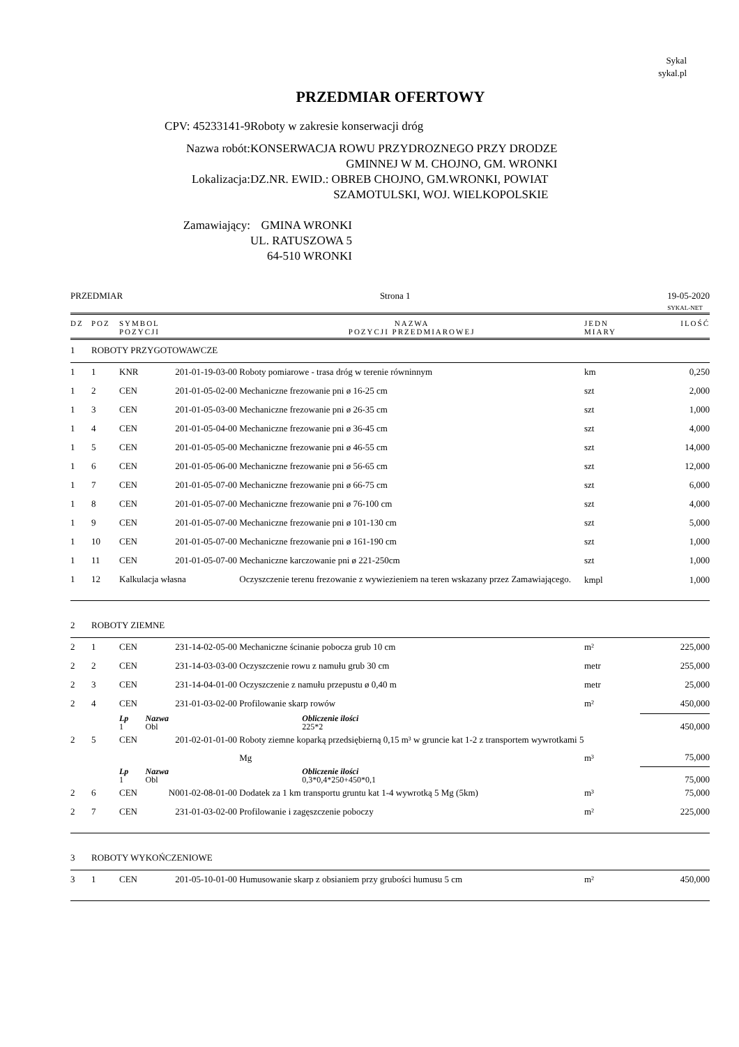Sykal
sykal.pl
PRZEDMIAR OFERTOWY
CPV: 45233141-9 Roboty w zakresie konserwacji dróg
Nazwa robót: KONSERWACJA ROWU PRZYDROZNEGO PRZY DRODZE
GMINNEJ W M. CHOJNO, GM. WRONKI
Lokalizacja: DZ.NR. EWID.: OBREB CHOJNO, GM.WRONKI, POWIAT
SZAMOTULSKI, WOJ. WIELKOPOLSKIE
Zamawiający: GMINA WRONKI
UL. RATUSZOWA 5
64-510 WRONKI
PRZEDMIAR Strona 1 19-05-2020
SYKAL-NET
| DZ | POZ | SYMBOL POZYCJI | | NAZWA POZYCJI PRZEDMIAROWEJ | JEDN MIARY | ILOŚĆ |
| --- | --- | --- | --- | --- | --- | --- |
| 1 | ROBOTY PRZYGOTOWAWCZE | | | | | |
| 1 | 1 | KNR | 201-01-19-03-00 | Roboty pomiarowe - trasa dróg w terenie równinnym | km | 0,250 |
| 1 | 2 | CEN | 201-01-05-02-00 | Mechaniczne frezowanie pni ø 16-25 cm | szt | 2,000 |
| 1 | 3 | CEN | 201-01-05-03-00 | Mechaniczne frezowanie pni ø 26-35 cm | szt | 1,000 |
| 1 | 4 | CEN | 201-01-05-04-00 | Mechaniczne frezowanie pni ø 36-45 cm | szt | 4,000 |
| 1 | 5 | CEN | 201-01-05-05-00 | Mechaniczne frezowanie pni ø 46-55 cm | szt | 14,000 |
| 1 | 6 | CEN | 201-01-05-06-00 | Mechaniczne frezowanie pni ø 56-65 cm | szt | 12,000 |
| 1 | 7 | CEN | 201-01-05-07-00 | Mechaniczne frezowanie pni ø 66-75 cm | szt | 6,000 |
| 1 | 8 | CEN | 201-01-05-07-00 | Mechaniczne frezowanie pni ø 76-100 cm | szt | 4,000 |
| 1 | 9 | CEN | 201-01-05-07-00 | Mechaniczne frezowanie pni ø 101-130 cm | szt | 5,000 |
| 1 | 10 | CEN | 201-01-05-07-00 | Mechaniczne frezowanie pni ø 161-190 cm | szt | 1,000 |
| 1 | 11 | CEN | 201-01-05-07-00 | Mechaniczne karczowanie pni ø 221-250cm | szt | 1,000 |
| 1 | 12 | Kalkulacja własna | | Oczyszczenie terenu frezowanie z wywiezieniem na teren wskazany przez Zamawiającego. | kmpl | 1,000 |
| 2 | ROBOTY ZIEMNE | | | | | |
| 2 | 1 | CEN | 231-14-02-05-00 | Mechaniczne ścinanie pobocza grub 10 cm | m² | 225,000 |
| 2 | 2 | CEN | 231-14-03-03-00 | Oczyszczenie rowu z namułu grub 30 cm | metr | 255,000 |
| 2 | 3 | CEN | 231-14-04-01-00 | Oczyszczenie z namułu przepustu ø 0,40 m | metr | 25,000 |
| 2 | 4 | CEN | 231-01-03-02-00 | Profilowanie skarp rowów | m² | 450,000 |
| | | Lp 1 | Nazwa Obl | Obliczenie ilości 225*2 | | 450,000 |
| 2 | 5 | CEN | 201-02-01-01-00 | Roboty ziemne koparką przedsiębierną 0,15 m³ w gruncie kat 1-2 z transportem wywrotkami 5 Mg | m³ | 75,000 |
| | | Lp 1 | Nazwa Obl | Obliczenie ilości 0,3*0,4*250+450*0,1 | | 75,000 |
| 2 | 6 | CEN | N001-02-08-01-00 | Dodatek za 1 km transportu gruntu kat 1-4 wywrotką 5 Mg (5km) | m³ | 75,000 |
| 2 | 7 | CEN | 231-01-03-02-00 | Profilowanie i zagęszczenie poboczy | m² | 225,000 |
| 3 | ROBOTY WYKOŃCZENIOWE | | | | | |
| 3 | 1 | CEN | 201-05-10-01-00 | Humusowanie skarp z obsianiem przy grubości humusu 5 cm | m² | 450,000 |